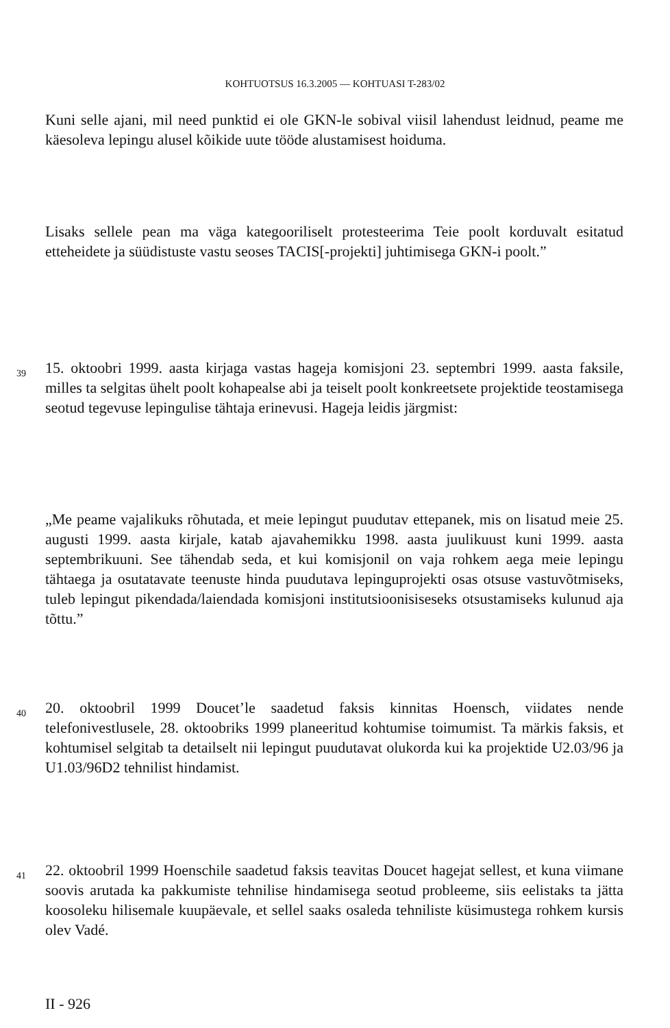KOHTUOTSUS 16.3.2005 — KOHTUASI T-283/02
Kuni selle ajani, mil need punktid ei ole GKN-le sobival viisil lahendust leidnud, peame me käesoleva lepingu alusel kõikide uute tööde alustamisest hoiduma.
Lisaks sellele pean ma väga kategooriliselt protesteerima Teie poolt korduvalt esitatud etteheidete ja süüdistuste vastu seoses TACIS[-projekti] juhtimisega GKN-i poolt.”
39
15. oktoobri 1999. aasta kirjaga vastas hageja komisjoni 23. septembri 1999. aasta faksile, milles ta selgitas ühelt poolt kohapealse abi ja teiselt poolt konkreetsete projektide teostamisega seotud tegevuse lepingulise tähtaja erinevusi. Hageja leidis järgmist:
„Me peame vajalikuks rõhutada, et meie lepingut puudutav ettepanek, mis on lisatud meie 25. augusti 1999. aasta kirjale, katab ajavahemikku 1998. aasta juulikuust kuni 1999. aasta septembrikuuni. See tähendab seda, et kui komisjonil on vaja rohkem aega meie lepingu tähtaega ja osutatavate teenuste hinda puudutava lepinguprojekti osas otsuse vastuvõtmiseks, tuleb lepingut pikendada/laiendada komisjoni institutsioonisiseseks otsustamiseks kulunud aja tõttu.”
40
20. oktoobril 1999 Doucet’le saadetud faksis kinnitas Hoensch, viidates nende telefonivestlusele, 28. oktoobriks 1999 planeeritud kohtumise toimumist. Ta märkis faksis, et kohtumisel selgitab ta detailselt nii lepingut puudutavat olukorda kui ka projektide U2.03/96 ja U1.03/96D2 tehnilist hindamist.
41
22. oktoobril 1999 Hoenschile saadetud faksis teavitas Doucet hagejat sellest, et kuna viimane soovis arutada ka pakkumiste tehnilise hindamisega seotud probleeme, siis eelistaks ta jätta koosoleku hilisemale kuupäevale, et sellel saaks osaleda tehniliste küsimustega rohkem kursis olev Vadé.
II - 926